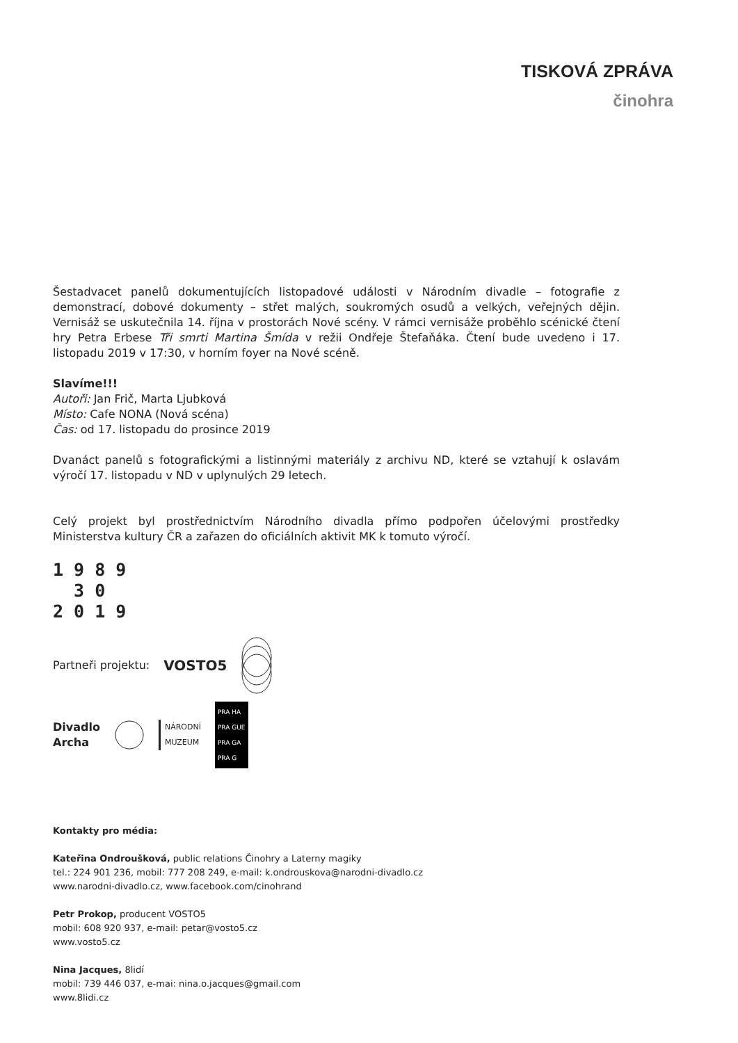TISKOVÁ ZPRÁVA
činohra
Šestadvacet panelů dokumentujících listopadové události v Národním divadle – fotografie z demonstrací, dobové dokumenty – střet malých, soukromých osudů a velkých, veřejných dějin. Vernisáž se uskutečnila 14. října v prostorách Nové scény. V rámci vernisáže proběhlo scénické čtení hry Petra Erbese Tři smrti Martina Šmída v režii Ondřeje Štefaňáka. Čtení bude uvedeno i 17. listopadu 2019 v 17:30, v horním foyer na Nové scéně.
Slavíme!!!
Autoři: Jan Frič, Marta Ljubková
Místo: Cafe NONA (Nová scéna)
Čas: od 17. listopadu do prosince 2019
Dvanáct panelů s fotografickými a listinnými materiály z archivu ND, které se vztahují k oslavám výročí 17. listopadu v ND v uplynulých 29 letech.
Celý projekt byl prostřednictvím Národního divadla přímo podpořen účelovými prostředky Ministerstva kultury ČR a zařazen do oficiálních aktivit MK k tomuto výročí.
1 9 8 9 3 0 2 0 1 9
Partneři projektu: VOSTO5
Divadlo
Archa NÁRODNÍ
MUZEUM PRA HA
PRA GUE
PRA GA
PRA G
Kontakty pro média:
Kateřina Ondroušková, public relations Činohry a Laterny magiky
tel.: 224 901 236, mobil: 777 208 249, e-mail: k.ondrouskova@narodni-divadlo.cz
www.narodni-divadlo.cz, www.facebook.com/cinohrand
Petr Prokop, producent VOSTO5
mobil: 608 920 937, e-mail: petar@vosto5.cz
www.vosto5.cz
Nina Jacques, 8lidí
mobil: 739 446 037, e-mai: nina.o.jacques@gmail.com
www.8lidi.cz